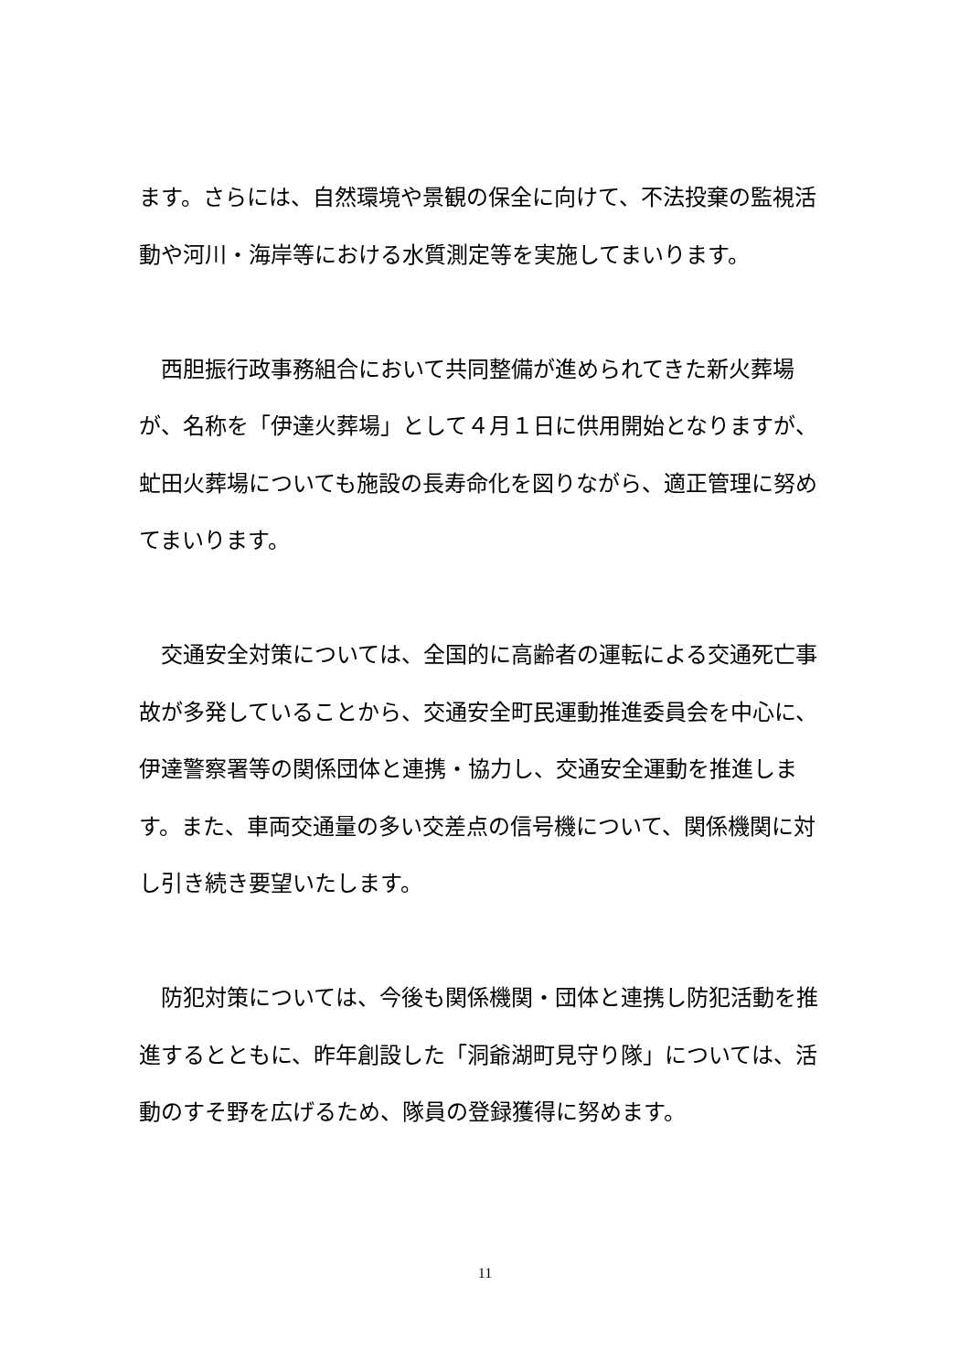ます。さらには、自然環境や景観の保全に向けて、不法投棄の監視活動や河川・海岸等における水質測定等を実施してまいります。
　西胆振行政事務組合において共同整備が進められてきた新火葬場が、名称を「伊達火葬場」として４月１日に供用開始となりますが、虻田火葬場についても施設の長寿命化を図りながら、適正管理に努めてまいります。
　交通安全対策については、全国的に高齢者の運転による交通死亡事故が多発していることから、交通安全町民運動推進委員会を中心に、伊達警察署等の関係団体と連携・協力し、交通安全運動を推進します。また、車両交通量の多い交差点の信号機について、関係機関に対し引き続き要望いたします。
　防犯対策については、今後も関係機関・団体と連携し防犯活動を推進するとともに、昨年創設した「洞爺湖町見守り隊」については、活動のすそ野を広げるため、隊員の登録獲得に努めます。
11